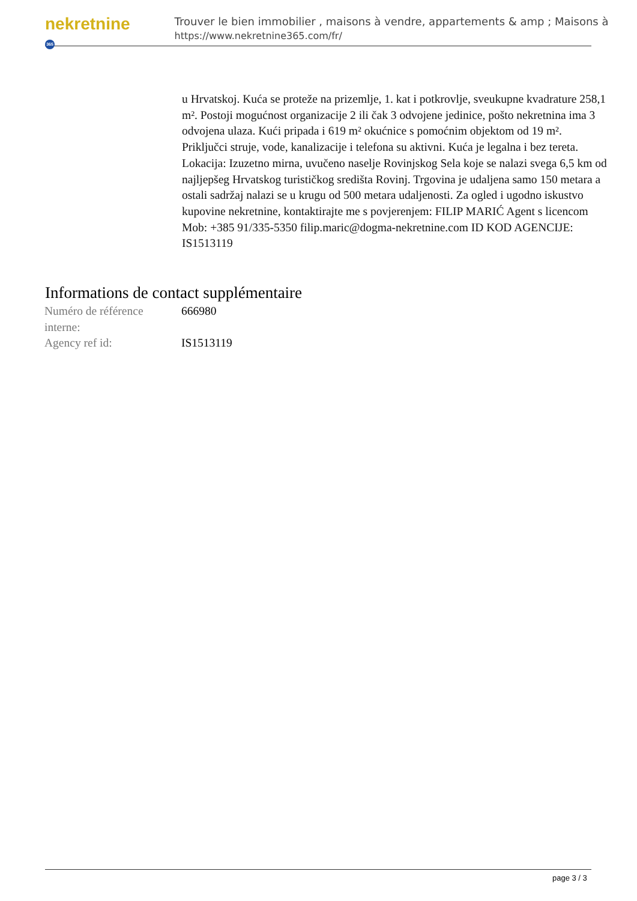nekretnine 365
Trouver le bien immobilier , maisons à vendre, appartements & amp ; Maisons à
https://www.nekretnine365.com/fr/
u Hrvatskoj. Kuća se proteže na prizemlje, 1. kat i potkrovlje, sveukupne kvadrature 258,1 m². Postoji mogućnost organizacije 2 ili čak 3 odvojene jedinice, pošto nekretnina ima 3 odvojena ulaza. Kući pripada i 619 m² okućnice s pomoćnim objektom od 19 m². Priključci struje, vode, kanalizacije i telefona su aktivni. Kuća je legalna i bez tereta. Lokacija: Izuzetno mirna, uvučeno naselje Rovinjskog Sela koje se nalazi svega 6,5 km od najljepšeg Hrvatskog turističkog središta Rovinj. Trgovina je udaljena samo 150 metara a ostali sadržaj nalazi se u krugu od 500 metara udaljenosti. Za ogled i ugodno iskustvo kupovine nekretnine, kontaktirajte me s povjerenjem: FILIP MARIĆ Agent s licencom Mob: +385 91/335-5350 filip.maric@dogma-nekretnine.com ID KOD AGENCIJE: IS1513119
Informations de contact supplémentaire
| Numéro de référence interne: | 666980 |
| Agency ref id: | IS1513119 |
page 3 / 3